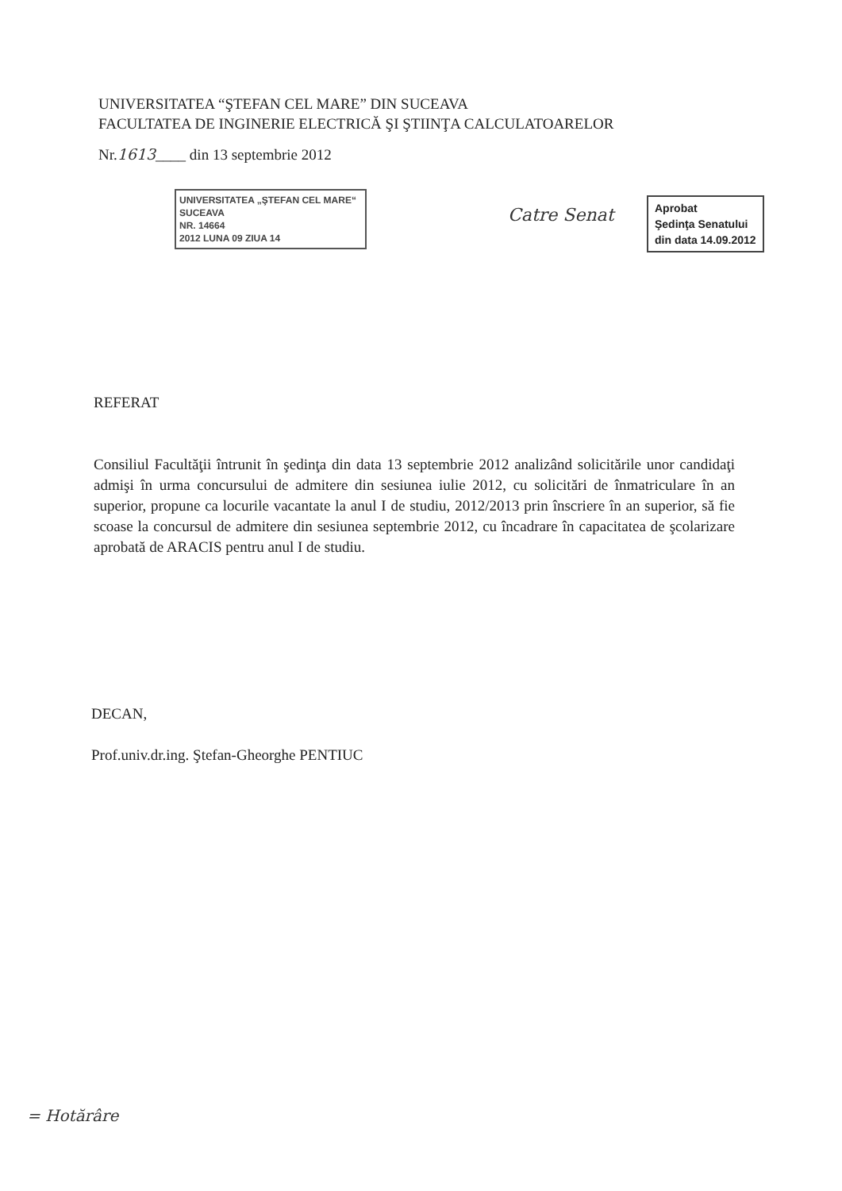UNIVERSITATEA “ŞTEFAN CEL MARE” DIN SUCEAVA
FACULTATEA DE INGINERIE ELECTRICĂ ŞI ŞTIINŢA CALCULATOARELOR
Nr.1613____ din 13 septembrie 2012
UNIVERSITATEA „ŞTEFAN CEL MARE“
SUCEAVA
NR. 14664
2012 LUNA 09 ZIUA 14
Catre Senat
Aprobat
Şedinţa Senatului
din data 14.09.2012
REFERAT
Consiliul Facultăţii întrunit în şedinţa din data 13 septembrie 2012 analizând solicitările unor candidaţi admişi în urma concursului de admitere din sesiunea iulie 2012, cu solicitări de înmatriculare în an superior, propune ca locurile vacantate la anul I de studiu, 2012/2013 prin înscriere în an superior, să fie scoase la concursul de admitere din sesiunea septembrie 2012, cu încadrare în capacitatea de şcolarizare aprobată de ARACIS pentru anul I de studiu.
DECAN,
Prof.univ.dr.ing. Ştefan-Gheorghe PENTIUC
= Hotărâre